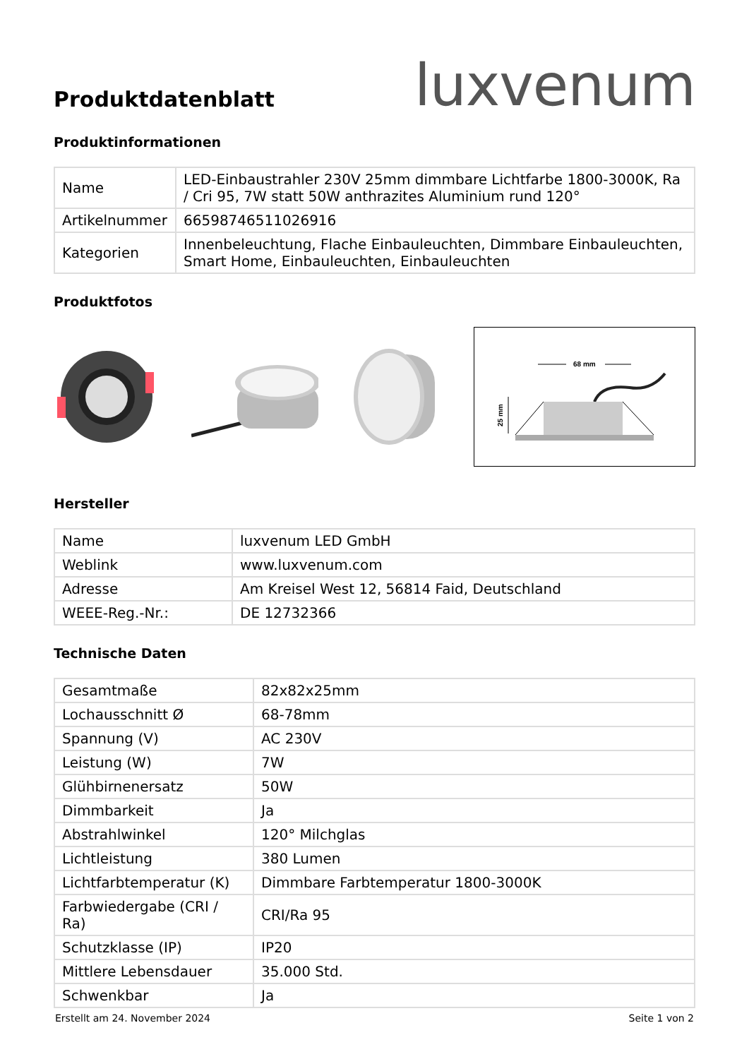Produktdatenblatt
luxvenum
Produktinformationen
| Name | LED-Einbaustrahler 230V 25mm dimmbare Lichtfarbe 1800-3000K, Ra / Cri 95, 7W statt 50W anthrazites Aluminium rund 120° |
| Artikelnummer | 66598746511026916 |
| Kategorien | Innenbeleuchtung, Flache Einbauleuchten, Dimmbare Einbauleuchten, Smart Home, Einbauleuchten, Einbauleuchten |
Produktfotos
68 mm
25 mm
Hersteller
| Name | luxvenum LED GmbH |
| Weblink | www.luxvenum.com |
| Adresse | Am Kreisel West 12, 56814 Faid, Deutschland |
| WEEE-Reg.-Nr.: | DE 12732366 |
Technische Daten
| Gesamtmaße | 82x82x25mm |
| Lochausschnitt Ø | 68-78mm |
| Spannung (V) | AC 230V |
| Leistung (W) | 7W |
| Glühbirnenersatz | 50W |
| Dimmbarkeit | Ja |
| Abstrahlwinkel | 120° Milchglas |
| Lichtleistung | 380 Lumen |
| Lichtfarbtemperatur (K) | Dimmbare Farbtemperatur 1800-3000K |
| Farbwiedergabe (CRI / Ra) | CRI/Ra 95 |
| Schutzklasse (IP) | IP20 |
| Mittlere Lebensdauer | 35.000 Std. |
| Schwenkbar | Ja |
Erstellt am 24. November 2024 Seite 1 von 2